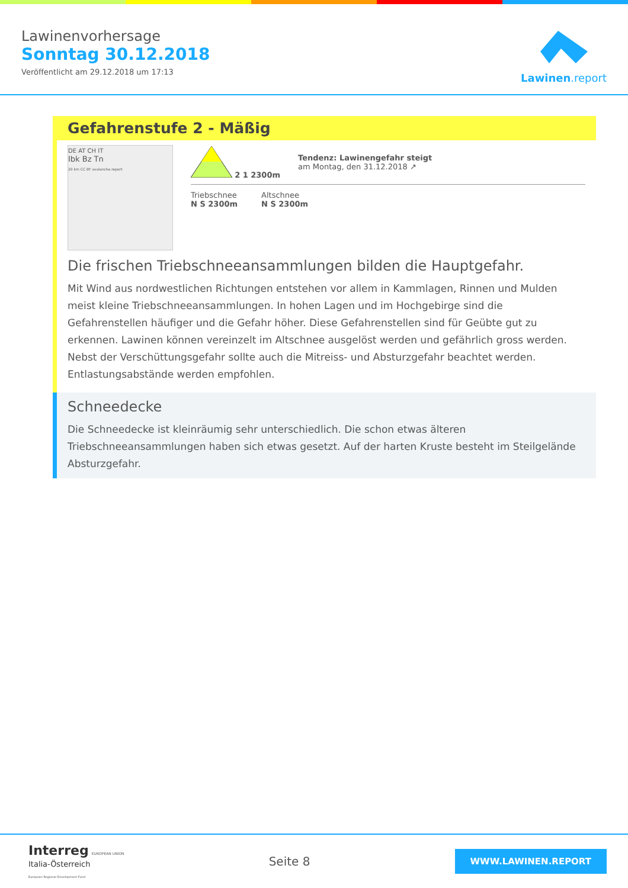Lawinenvorhersage
Sonntag 30.12.2018
Veröffentlicht am 29.12.2018 um 17:13
Lawinen.report
Gefahrenstufe 2 - Mäßig
DE AT CH IT
Ibk Bz Tn
20 km CC BY avalanche.report
2 1 2300m
Tendenz: Lawinengefahr steigt
am Montag, den 31.12.2018 ↗
Triebschnee
N S 2300m
Altschnee
N S 2300m
Die frischen Triebschneeansammlungen bilden die Hauptgefahr.
Mit Wind aus nordwestlichen Richtungen entstehen vor allem in Kammlagen, Rinnen und Mulden meist kleine Triebschneeansammlungen. In hohen Lagen und im Hochgebirge sind die Gefahrenstellen häufiger und die Gefahr höher. Diese Gefahrenstellen sind für Geübte gut zu erkennen. Lawinen können vereinzelt im Altschnee ausgelöst werden und gefährlich gross werden. Nebst der Verschüttungsgefahr sollte auch die Mitreiss- und Absturzgefahr beachtet werden. Entlastungsabstände werden empfohlen.
Schneedecke
Die Schneedecke ist kleinräumig sehr unterschiedlich. Die schon etwas älteren Triebschneeansammlungen haben sich etwas gesetzt. Auf der harten Kruste besteht im Steilgelände Absturzgefahr.
Interreg EUROPEAN UNION
Italia-Österreich
European Regional Development Fund
Seite 8
WWW.LAWINEN.REPORT